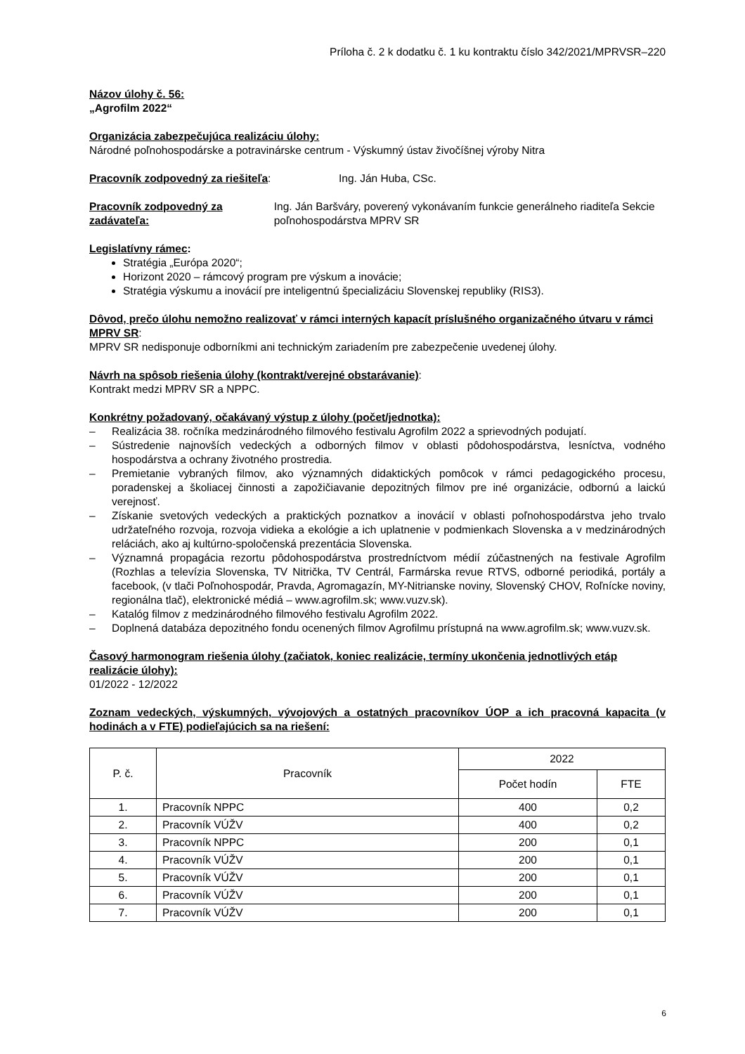Príloha č. 2 k dodatku č. 1 ku kontraktu číslo 342/2021/MPRVSR–220
Názov úlohy č. 56:
„Agrofilm 2022“
Organizácia zabezpečujúca realizáciu úlohy:
Národné poľnohospodárske a potravinárske centrum - Výskumný ústav živočíšnej výroby Nitra
Pracovník zodpovedný za riešiteľa: Ing. Ján Huba, CSc.
Pracovník zodpovedný za zadávateľa: Ing. Ján Baršváry, poverený vykonávaním funkcie generálneho riaditeľa Sekcie poľnohospodárstva MPRV SR
Legislatívny rámec:
Stratégia „Európa 2020“;
Horizont 2020 – rámcový program pre výskum a inovácie;
Stratégia výskumu a inovácií pre inteligentnú špecializáciu Slovenskej republiky (RIS3).
Dôvod, prečo úlohu nemožno realizovať v rámci interných kapacít príslušného organizačného útvaru v rámci MPRV SR:
MPRV SR nedisponuje odborníkmi ani technickým zariadením pre zabezpečenie uvedenej úlohy.
Návrh na spôsob riešenia úlohy (kontrakt/verejné obstarávanie):
Kontrakt medzi MPRV SR a NPPC.
Konkrétny požadovaný, očakávaný výstup z úlohy (počet/jednotka):
– Realizácia 38. ročníka medzinárodného filmového festivalu Agrofilm 2022 a sprievodných podujatí.
– Sústredenie najnovších vedeckých a odborných filmov v oblasti pôdohospodárstva, lesníctva, vodného hospodárstva a ochrany životného prostredia.
– Premietanie vybraných filmov, ako významných didaktických pomôcok v rámci pedagogického procesu, poradenskej a školiacej činnosti a zapožičiavanie depozitných filmov pre iné organizácie, odbornú a laickú verejnosť.
– Získanie svetových vedeckých a praktických poznatkov a inovácií v oblasti poľnohospodárstva jeho trvalo udržateľného rozvoja, rozvoja vidieka a ekológie a ich uplatnenie v podmienkach Slovenska a v medzinárodných reláciách, ako aj kultúrno-spoločenská prezentácia Slovenska.
– Významná propagácia rezortu pôdohospodárstva prostredníctvom médií zúčastnených na festivale Agrofilm (Rozhlas a televízia Slovenska, TV Nitrička, TV Centrál, Farmárska revue RTVS, odborné periodiká, portály a facebook, (v tlači Poľnohospodár, Pravda, Agromagazín, MY-Nitrianske noviny, Slovenský CHOV, Roľnícke noviny, regionálna tlač), elektronické médiá – www.agrofilm.sk; www.vuzv.sk).
– Katalóg filmov z medzinárodného filmového festivalu Agrofilm 2022.
– Doplnená databáza depozitného fondu ocenených filmov Agrofilmu prístupná na www.agrofilm.sk; www.vuzv.sk.
Časový harmonogram riešenia úlohy (začiatok, koniec realizácie, termíny ukončenia jednotlivých etáp realizácie úlohy):
01/2022 - 12/2022
Zoznam vedeckých, výskumných, vývojových a ostatných pracovníkov ÚOP a ich pracovná kapacita (v hodinách a v FTE) podieľajúcich sa na riešení:
| P. č. | Pracovník | 2022 | |
| --- | --- | --- | --- |
| | | Počet hodín | FTE |
| 1. | Pracovník NPPC | 400 | 0,2 |
| 2. | Pracovník VÚŽV | 400 | 0,2 |
| 3. | Pracovník NPPC | 200 | 0,1 |
| 4. | Pracovník VÚŽV | 200 | 0,1 |
| 5. | Pracovník VÚŽV | 200 | 0,1 |
| 6. | Pracovník VÚŽV | 200 | 0,1 |
| 7. | Pracovník VÚŽV | 200 | 0,1 |
6